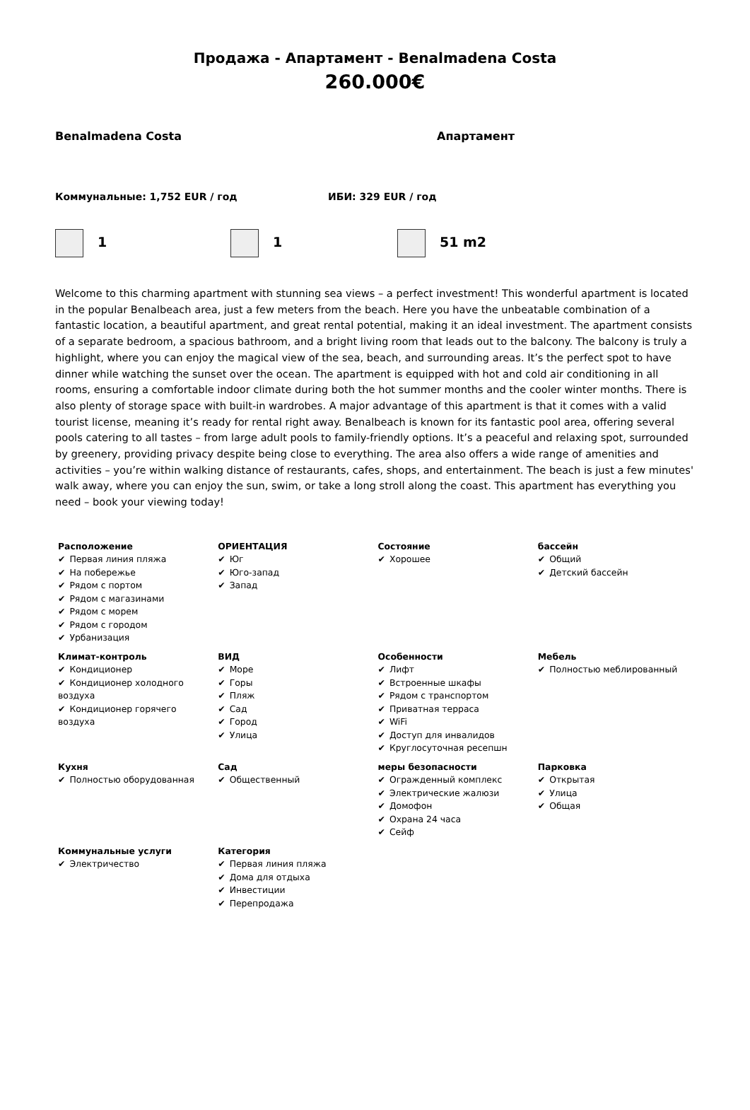Продажа - Апартамент - Benalmadena Costa
260.000€
Benalmadena Costa Апартамент
Коммунальные: 1,752 EUR / год ИБИ: 329 EUR / год
1 1 51 m2
Welcome to this charming apartment with stunning sea views – a perfect investment! This wonderful apartment is located in the popular Benalbeach area, just a few meters from the beach. Here you have the unbeatable combination of a fantastic location, a beautiful apartment, and great rental potential, making it an ideal investment. The apartment consists of a separate bedroom, a spacious bathroom, and a bright living room that leads out to the balcony. The balcony is truly a highlight, where you can enjoy the magical view of the sea, beach, and surrounding areas. It’s the perfect spot to have dinner while watching the sunset over the ocean. The apartment is equipped with hot and cold air conditioning in all rooms, ensuring a comfortable indoor climate during both the hot summer months and the cooler winter months. There is also plenty of storage space with built-in wardrobes. A major advantage of this apartment is that it comes with a valid tourist license, meaning it’s ready for rental right away. Benalbeach is known for its fantastic pool area, offering several pools catering to all tastes – from large adult pools to family-friendly options. It’s a peaceful and relaxing spot, surrounded by greenery, providing privacy despite being close to everything. The area also offers a wide range of amenities and activities – you’re within walking distance of restaurants, cafes, shops, and entertainment. The beach is just a few minutes' walk away, where you can enjoy the sun, swim, or take a long stroll along the coast. This apartment has everything you need – book your viewing today!
| Расположение ✔ Первая линия пляжа ✔ На побережье ✔ Рядом с портом ✔ Рядом с магазинами ✔ Рядом с морем ✔ Рядом с городом ✔ Урбанизация | ОРИЕНТАЦИЯ ✔ Юг ✔ Юго-запад ✔ Запад | Состояние ✔ Хорошее | бассейн ✔ Общий ✔ Детский бассейн |
| Климат-контроль ✔ Кондиционер ✔ Кондиционер холодного воздуха ✔ Кондиционер горячего воздуха | ВИД ✔ Море ✔ Горы ✔ Пляж ✔ Сад ✔ Город ✔ Улица | Особенности ✔ Лифт ✔ Встроенные шкафы ✔ Рядом с транспортом ✔ Приватная терраса ✔ WiFi ✔ Доступ для инвалидов ✔ Круглосуточная ресепшн | Мебель ✔ Полностью меблированный |
| Кухня ✔ Полностью оборудованная | Сад ✔ Общественный | меры безопасности ✔ Огражденный комплекс ✔ Электрические жалюзи ✔ Домофон ✔ Охрана 24 часа ✔ Сейф | Парковка ✔ Открытая ✔ Улица ✔ Общая |
| Коммунальные услуги ✔ Электричество | Категория ✔ Первая линия пляжа ✔ Дома для отдыха ✔ Инвестиции ✔ Перепродажа | | |